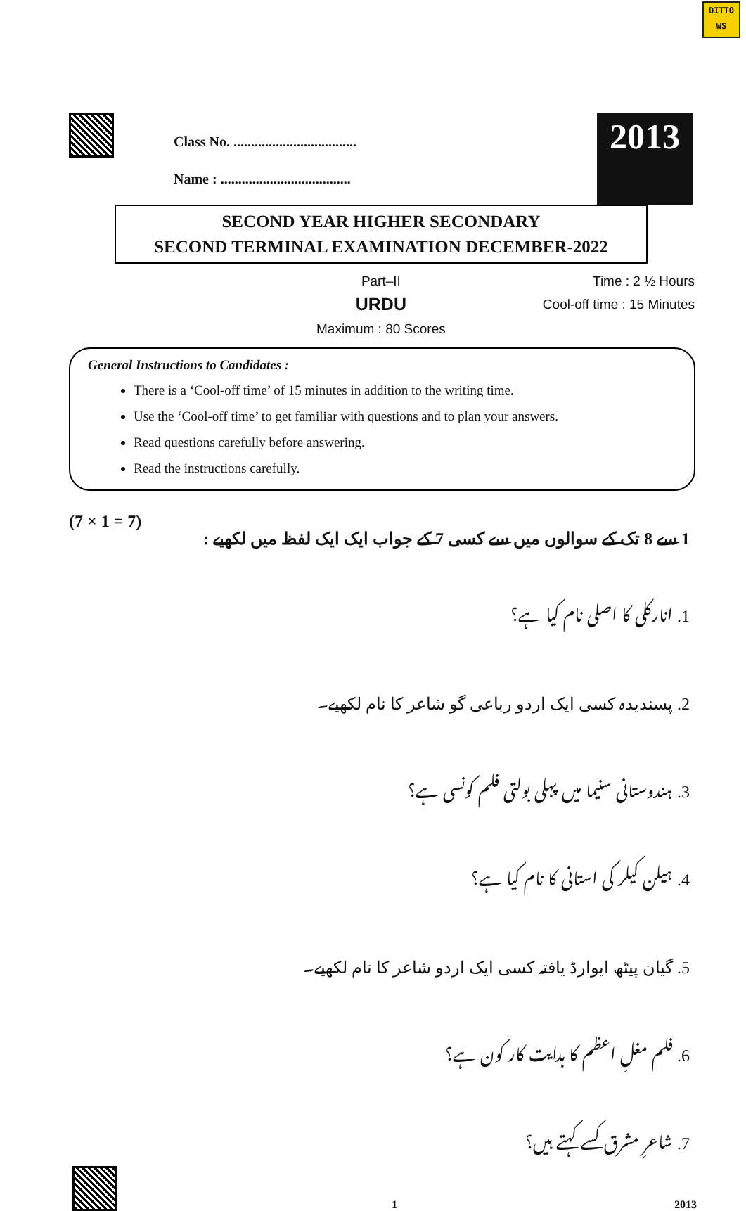DITTO
WS
Class No. ...................................
Name : .....................................
2013
SECOND YEAR HIGHER SECONDARY
SECOND TERMINAL EXAMINATION DECEMBER-2022
Part–II
URDU
Maximum : 80 Scores
Time : 2 ½ Hours
Cool-off time : 15 Minutes
General Instructions to Candidates :
There is a ‘Cool-off time’ of 15 minutes in addition to the writing time.
Use the ‘Cool-off time’ to get familiar with questions and to plan your answers.
Read questions carefully before answering.
Read the instructions carefully.
(7 × 1 = 7) 1 سے 8 تک کے سوالوں میں سے کسی 7 کے جواب ایک ایک لفظ میں لکھیے :
1. انارکلی کا اصلی نام کیا ہے؟
2. پسندیدہ کسی ایک اردو رباعی گو شاعر کا نام لکھیے۔
3. ہندوستانی سنیما میں پہلی بولتی فلم کونسی ہے؟
4. ہیلن کیلر کی استانی کا نام کیا ہے؟
5. گیان پیٹھ ایوارڈ یافتہ کسی ایک اردو شاعر کا نام لکھیے۔
6. فلم مغلِ اعظم کا ہدایت کار کون ہے؟
7. شاعرِ مشرق کسے کہتے ہیں؟
1 2013